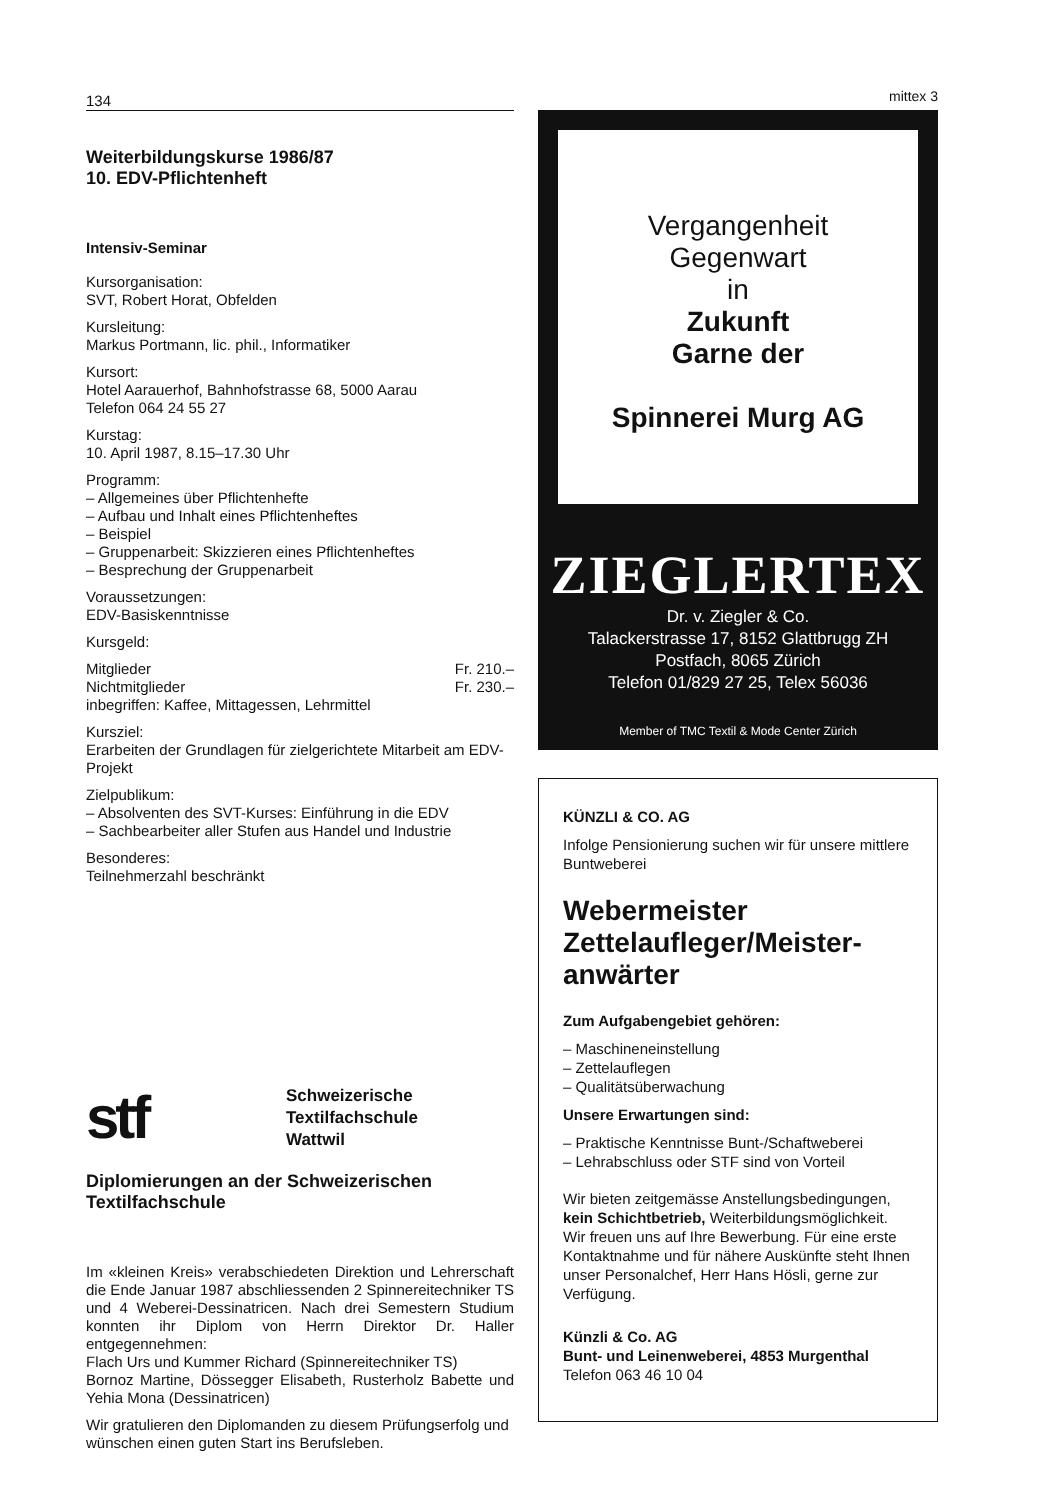134
Weiterbildungskurse 1986/87
10. EDV-Pflichtenheft
Intensiv-Seminar
Kursorganisation:
SVT, Robert Horat, Obfelden
Kursleitung:
Markus Portmann, lic. phil., Informatiker
Kursort:
Hotel Aarauerhof, Bahnhofstrasse 68, 5000 Aarau
Telefon 064 24 55 27
Kurstag:
10. April 1987, 8.15–17.30 Uhr
Programm:
– Allgemeines über Pflichtenhefte
– Aufbau und Inhalt eines Pflichtenheftes
– Beispiel
– Gruppenarbeit: Skizzieren eines Pflichtenheftes
– Besprechung der Gruppenarbeit
Voraussetzungen:
EDV-Basiskenntnisse
Kursgeld:
Mitglieder Fr. 210.–
Nichtmitglieder Fr. 230.–
inbegriffen: Kaffee, Mittagessen, Lehrmittel
Kursziel:
Erarbeiten der Grundlagen für zielgerichtete Mitarbeit am EDV-Projekt
Zielpublikum:
– Absolventen des SVT-Kurses: Einführung in die EDV
– Sachbearbeiter aller Stufen aus Handel und Industrie
Besonderes:
Teilnehmerzahl beschränkt
stf
Schweizerische
Textilfachschule
Wattwil
Diplomierungen an der Schweizerischen Textilfachschule
Im «kleinen Kreis» verabschiedeten Direktion und Lehrerschaft die Ende Januar 1987 abschliessenden 2 Spinnereitechniker TS und 4 Weberei-Dessinatricen. Nach drei Semestern Studium konnten ihr Diplom von Herrn Direktor Dr. Haller entgegennehmen:
Flach Urs und Kummer Richard (Spinnereitechniker TS)
Bornoz Martine, Dössegger Elisabeth, Rusterholz Babette und Yehia Mona (Dessinatricen)
Wir gratulieren den Diplomanden zu diesem Prüfungserfolg und wünschen einen guten Start ins Berufsleben.
mittex 3
Vergangenheit
Gegenwart
in
Zukunft
Garne der
Spinnerei Murg AG
ZIEGLERTEX
Dr. v. Ziegler & Co.
Talackerstrasse 17, 8152 Glattbrugg ZH
Postfach, 8065 Zürich
Telefon 01/829 27 25, Telex 56036
Member of TMC Textil & Mode Center Zürich
KÜNZLI & CO. AG
Infolge Pensionierung suchen wir für unsere mittlere Buntweberei
Webermeister
Zettelaufleger/Meister-anwärter
Zum Aufgabengebiet gehören:
– Maschineneinstellung
– Zettelauflegen
– Qualitätsüberwachung
Unsere Erwartungen sind:
– Praktische Kenntnisse Bunt-/Schaftweberei
– Lehrabschluss oder STF sind von Vorteil
Wir bieten zeitgemässe Anstellungsbedingungen, kein Schichtbetrieb, Weiterbildungsmöglichkeit. Wir freuen uns auf Ihre Bewerbung. Für eine erste Kontaktnahme und für nähere Auskünfte steht Ihnen unser Personalchef, Herr Hans Hösli, gerne zur Verfügung.
Künzli & Co. AG
Bunt- und Leinenweberei, 4853 Murgenthal
Telefon 063 46 10 04